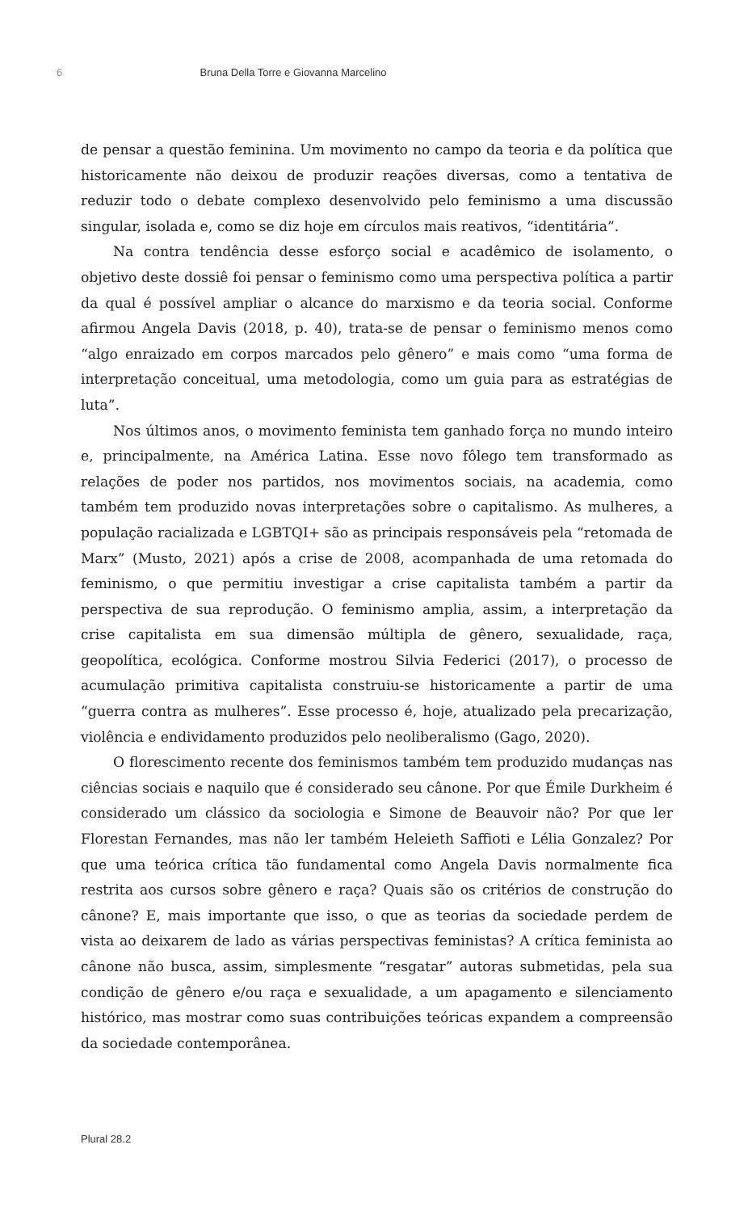6 Bruna Della Torre e Giovanna Marcelino
de pensar a questão feminina. Um movimento no campo da teoria e da política que historicamente não deixou de produzir reações diversas, como a tentativa de reduzir todo o debate complexo desenvolvido pelo feminismo a uma discussão singular, isolada e, como se diz hoje em círculos mais reativos, “identitária”.
Na contra tendência desse esforço social e acadêmico de isolamento, o objetivo deste dossiê foi pensar o feminismo como uma perspectiva política a partir da qual é possível ampliar o alcance do marxismo e da teoria social. Conforme afirmou Angela Davis (2018, p. 40), trata-se de pensar o feminismo menos como “algo enraizado em corpos marcados pelo gênero” e mais como “uma forma de interpretação conceitual, uma metodologia, como um guia para as estratégias de luta”.
Nos últimos anos, o movimento feminista tem ganhado força no mundo inteiro e, principalmente, na América Latina. Esse novo fôlego tem transformado as relações de poder nos partidos, nos movimentos sociais, na academia, como também tem produzido novas interpretações sobre o capitalismo. As mulheres, a população racializada e LGBTQI+ são as principais responsáveis pela “retomada de Marx” (Musto, 2021) após a crise de 2008, acompanhada de uma retomada do feminismo, o que permitiu investigar a crise capitalista também a partir da perspectiva de sua reprodução. O feminismo amplia, assim, a interpretação da crise capitalista em sua dimensão múltipla de gênero, sexualidade, raça, geopolítica, ecológica. Conforme mostrou Silvia Federici (2017), o processo de acumulação primitiva capitalista construiu-se historicamente a partir de uma “guerra contra as mulheres”. Esse processo é, hoje, atualizado pela precarização, violência e endividamento produzidos pelo neoliberalismo (Gago, 2020).
O florescimento recente dos feminismos também tem produzido mudanças nas ciências sociais e naquilo que é considerado seu cânone. Por que Émile Durkheim é considerado um clássico da sociologia e Simone de Beauvoir não? Por que ler Florestan Fernandes, mas não ler também Heleieth Saffioti e Lélia Gonzalez? Por que uma teórica crítica tão fundamental como Angela Davis normalmente fica restrita aos cursos sobre gênero e raça? Quais são os critérios de construção do cânone? E, mais importante que isso, o que as teorias da sociedade perdem de vista ao deixarem de lado as várias perspectivas feministas? A crítica feminista ao cânone não busca, assim, simplesmente “resgatar” autoras submetidas, pela sua condição de gênero e/ou raça e sexualidade, a um apagamento e silenciamento histórico, mas mostrar como suas contribuições teóricas expandem a compreensão da sociedade contemporânea.
Plural 28.2